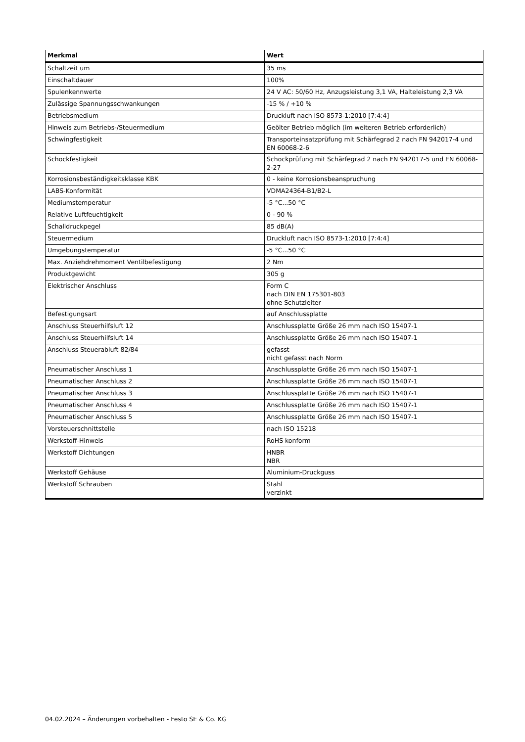| Merkmal | Wert |
| --- | --- |
| Schaltzeit um | 35 ms |
| Einschaltdauer | 100% |
| Spulenkennwerte | 24 V AC: 50/60 Hz, Anzugsleistung 3,1 VA, Halteleistung 2,3 VA |
| Zulässige Spannungsschwankungen | -15 % / +10 % |
| Betriebsmedium | Druckluft nach ISO 8573-1:2010 [7:4:4] |
| Hinweis zum Betriebs-/Steuermedium | Geölter Betrieb möglich (im weiteren Betrieb erforderlich) |
| Schwingfestigkeit | Transporteinsatzprüfung mit Schärfegrad 2 nach FN 942017-4 und EN 60068-2-6 |
| Schockfestigkeit | Schockprüfung mit Schärfegrad 2 nach FN 942017-5 und EN 60068-2-27 |
| Korrosionsbeständigkeitsklasse KBK | 0 - keine Korrosionsbeanspruchung |
| LABS-Konformität | VDMA24364-B1/B2-L |
| Mediumstemperatur | -5 °C...50 °C |
| Relative Luftfeuchtigkeit | 0 - 90 % |
| Schalldruckpegel | 85 dB(A) |
| Steuermedium | Druckluft nach ISO 8573-1:2010 [7:4:4] |
| Umgebungstemperatur | -5 °C...50 °C |
| Max. Anziehdrehmoment Ventilbefestigung | 2 Nm |
| Produktgewicht | 305 g |
| Elektrischer Anschluss | Form C nach DIN EN 175301-803 ohne Schutzleiter |
| Befestigungsart | auf Anschlussplatte |
| Anschluss Steuerhilfsluft 12 | Anschlussplatte Größe 26 mm nach ISO 15407-1 |
| Anschluss Steuerhilfsluft 14 | Anschlussplatte Größe 26 mm nach ISO 15407-1 |
| Anschluss Steuerabluft 82/84 | gefasst nicht gefasst nach Norm |
| Pneumatischer Anschluss 1 | Anschlussplatte Größe 26 mm nach ISO 15407-1 |
| Pneumatischer Anschluss 2 | Anschlussplatte Größe 26 mm nach ISO 15407-1 |
| Pneumatischer Anschluss 3 | Anschlussplatte Größe 26 mm nach ISO 15407-1 |
| Pneumatischer Anschluss 4 | Anschlussplatte Größe 26 mm nach ISO 15407-1 |
| Pneumatischer Anschluss 5 | Anschlussplatte Größe 26 mm nach ISO 15407-1 |
| Vorsteuerschnittstelle | nach ISO 15218 |
| Werkstoff-Hinweis | RoHS konform |
| Werkstoff Dichtungen | HNBR NBR |
| Werkstoff Gehäuse | Aluminium-Druckguss |
| Werkstoff Schrauben | Stahl verzinkt |
04.02.2024 – Änderungen vorbehalten - Festo SE & Co. KG